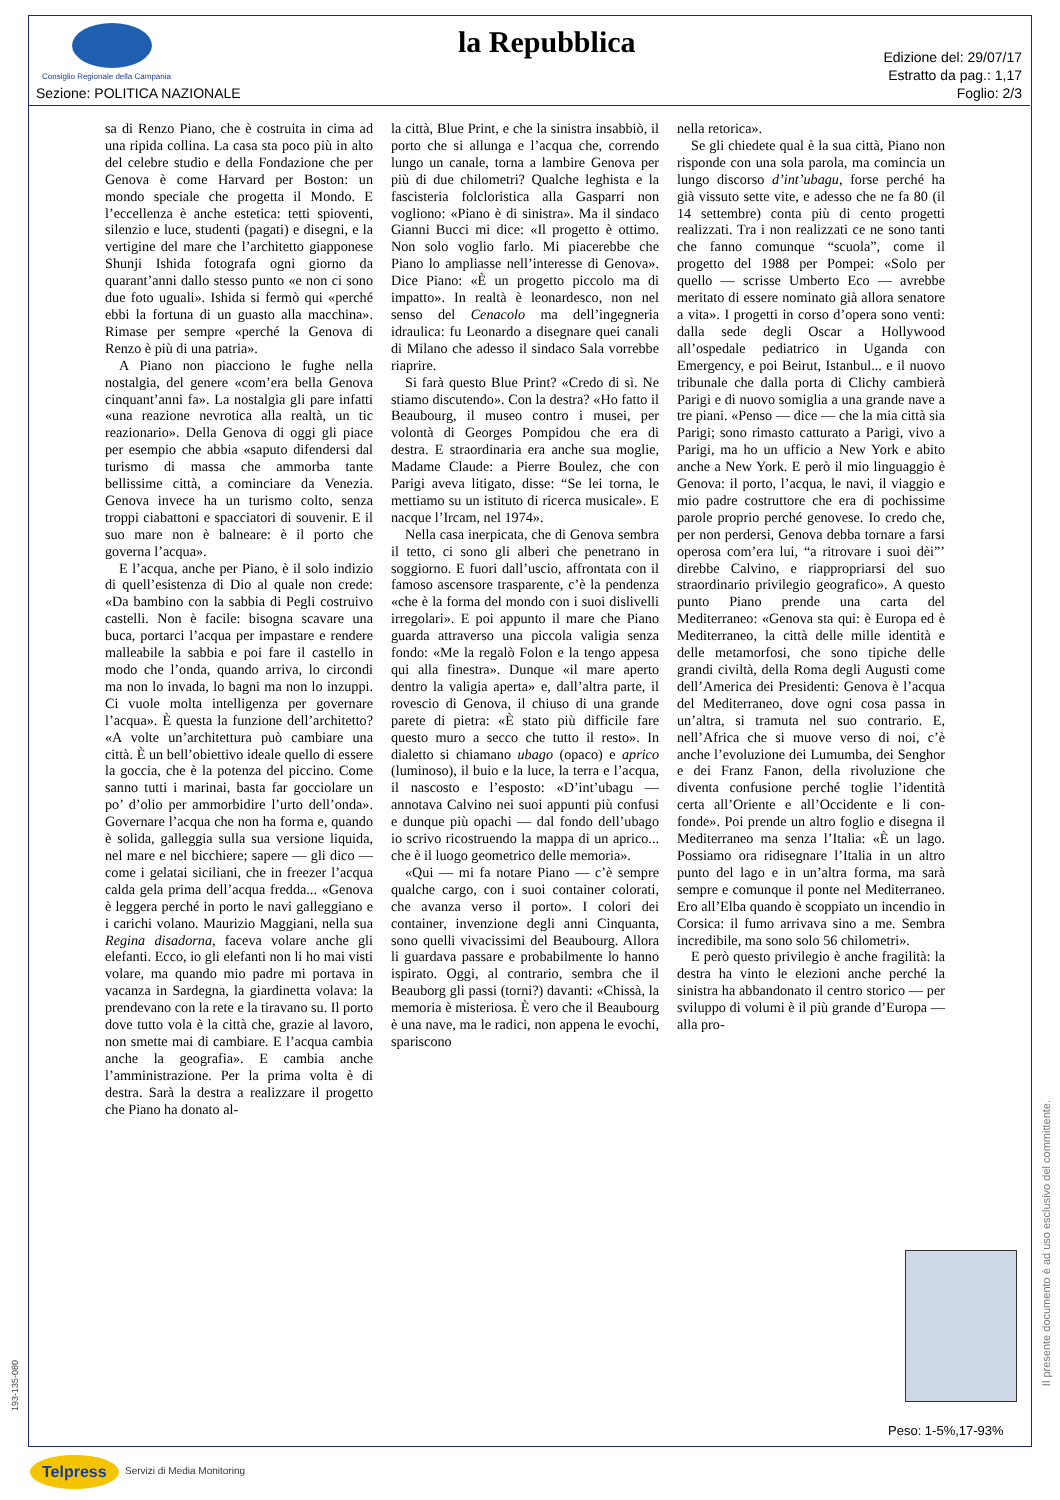Consiglio Regionale della Campania
Sezione: POLITICA NAZIONALE
la Repubblica
Edizione del: 29/07/17
Estratto da pag.: 1,17
Foglio: 2/3
sa di Renzo Piano, che è costruita in cima ad una ripida collina. La casa sta poco più in alto del celebre studio e della Fondazione che per Genova è come Harvard per Boston: un mondo speciale che progetta il Mondo. E l’eccellenza è anche estetica: tetti spioventi, silenzio e luce, studenti (pagati) e disegni, e la vertigine del mare che l’architetto giapponese Shunji Ishida fotografa ogni giorno da quarant’anni dallo stesso punto «e non ci sono due foto uguali». Ishida si fermò qui «perché ebbi la fortuna di un guasto alla macchina». Rimase per sempre «perché la Genova di Renzo è più di una patria».
A Piano non piacciono le fughe nella nostalgia, del genere «com’era bella Genova cinquant’anni fa». La nostalgia gli pare infatti «una reazione nevrotica alla realtà, un tic reazionario». Della Genova di oggi gli piace per esempio che abbia «saputo difendersi dal turismo di massa che ammorba tante bellissime città, a cominciare da Venezia. Genova invece ha un turismo colto, senza troppi ciabattoni e spacciatori di souvenir. E il suo mare non è balneare: è il porto che governa l’acqua».
E l’acqua, anche per Piano, è il solo indizio di quell’esistenza di Dio al quale non crede: «Da bambino con la sabbia di Pegli costruivo castelli. Non è facile: bisogna scavare una buca, portarci l’acqua per impastare e rendere malleabile la sabbia e poi fare il castello in modo che l’onda, quando arriva, lo circondi ma non lo invada, lo bagni ma non lo inzuppi. Ci vuole molta intelligenza per governare l’acqua». È questa la funzione dell’architetto? «A volte un’architettura può cambiare una città. È un bell’obiettivo ideale quello di essere la goccia, che è la potenza del piccino. Come sanno tutti i marinai, basta far gocciolare un po’ d’olio per ammorbidire l’urto dell’onda». Governare l’acqua che non ha forma e, quando è solida, galleggia sulla sua versione liquida, nel mare e nel bicchiere; sapere — gli dico — come i gelatai siciliani, che in freezer l’acqua calda gela prima dell’acqua fredda... «Genova è leggera perché in porto le navi galleggiano e i carichi volano. Maurizio Maggiani, nella sua Regina disadorna, faceva volare anche gli elefanti. Ecco, io gli elefanti non li ho mai visti volare, ma quando mio padre mi portava in vacanza in Sardegna, la giardinetta volava: la prendevano con la rete e la tiravano su. Il porto dove tutto vola è la città che, grazie al lavoro, non smette mai di cambiare. E l’acqua cambia anche la geografia». E cambia anche l’amministrazione. Per la prima volta è di destra. Sarà la destra a realizzare il progetto che Piano ha donato al-
la città, Blue Print, e che la sinistra insabbiò, il porto che si allunga e l’acqua che, correndo lungo un canale, torna a lambire Genova per più di due chilometri? Qualche leghista e la fascisteria folcloristica alla Gasparri non vogliono: «Piano è di sinistra». Ma il sindaco Gianni Bucci mi dice: «Il progetto è ottimo. Non solo voglio farlo. Mi piacerebbe che Piano lo ampliasse nell’interesse di Genova». Dice Piano: «È un progetto piccolo ma di impatto». In realtà è leonardesco, non nel senso del Cenacolo ma dell’ingegneria idraulica: fu Leonardo a disegnare quei canali di Milano che adesso il sindaco Sala vorrebbe riaprire.
Si farà questo Blue Print? «Credo di sì. Ne stiamo discutendo». Con la destra? «Ho fatto il Beaubourg, il museo contro i musei, per volontà di Georges Pompidou che era di destra. E straordinaria era anche sua moglie, Madame Claude: a Pierre Boulez, che con Parigi aveva litigato, disse: “Se lei torna, le mettiamo su un istituto di ricerca musicale». E nacque l’Ircam, nel 1974».
Nella casa inerpicata, che di Genova sembra il tetto, ci sono gli alberi che penetrano in soggiorno. E fuori dall’uscio, affrontata con il famoso ascensore trasparente, c’è la pendenza «che è la forma del mondo con i suoi dislivelli irregolari». E poi appunto il mare che Piano guarda attraverso una piccola valigia senza fondo: «Me la regalò Folon e la tengo appesa qui alla finestra». Dunque «il mare aperto dentro la valigia aperta» e, dall’altra parte, il rovescio di Genova, il chiuso di una grande parete di pietra: «È stato più difficile fare questo muro a secco che tutto il resto». In dialetto si chiamano ubago (opaco) e aprico (luminoso), il buio e la luce, la terra e l’acqua, il nascosto e l’esposto: «D’int’ubagu — annotava Calvino nei suoi appunti più confusi e dunque più opachi — dal fondo dell’ubago io scrivo ricostruendo la mappa di un aprico... che è il luogo geometrico delle memoria».
«Qui — mi fa notare Piano — c’è sempre qualche cargo, con i suoi container colorati, che avanza verso il porto». I colori dei container, invenzione degli anni Cinquanta, sono quelli vivacissimi del Beaubourg. Allora li guardava passare e probabilmente lo hanno ispirato. Oggi, al contrario, sembra che il Beauborg gli passi (torni?) davanti: «Chissà, la memoria è misteriosa. È vero che il Beaubourg è una nave, ma le radici, non appena le evochi, spariscono
nella retorica».
Se gli chiedete qual è la sua città, Piano non risponde con una sola parola, ma comincia un lungo discorso d’int’ubagu, forse perché ha già vissuto sette vite, e adesso che ne fa 80 (il 14 settembre) conta più di cento progetti realizzati. Tra i non realizzati ce ne sono tanti che fanno comunque “scuola”, come il progetto del 1988 per Pompei: «Solo per quello — scrisse Umberto Eco — avrebbe meritato di essere nominato già allora senatore a vita». I progetti in corso d’opera sono venti: dalla sede degli Oscar a Hollywood all’ospedale pediatrico in Uganda con Emergency, e poi Beirut, Istanbul... e il nuovo tribunale che dalla porta di Clichy cambierà Parigi e di nuovo somiglia a una grande nave a tre piani. «Penso — dice — che la mia città sia Parigi; sono rimasto catturato a Parigi, vivo a Parigi, ma ho un ufficio a New York e abito anche a New York. E però il mio linguaggio è Genova: il porto, l’acqua, le navi, il viaggio e mio padre costruttore che era di pochissime parole proprio perché genovese. Io credo che, per non perdersi, Genova debba tornare a farsi operosa com’era lui, “a ritrovare i suoi dèi”’ direbbe Calvino, e riappropriarsi del suo straordinario privilegio geografico». A questo punto Piano prende una carta del Mediterraneo: «Genova sta qui: è Europa ed è Mediterraneo, la città delle mille identità e delle metamorfosi, che sono tipiche delle grandi civiltà, della Roma degli Augusti come dell’America dei Presidenti: Genova è l’acqua del Mediterraneo, dove ogni cosa passa in un’altra, si tramuta nel suo contrario. E, nell’Africa che si muove verso di noi, c’è anche l’evoluzione dei Lumumba, dei Senghor e dei Franz Fanon, della rivoluzione che diventa confusione perché toglie l’identità certa all’Oriente e all’Occidente e li con-fonde». Poi prende un altro foglio e disegna il Mediterraneo ma senza l’Italia: «È un lago. Possiamo ora ridisegnare l’Italia in un altro punto del lago e in un’altra forma, ma sarà sempre e comunque il ponte nel Mediterraneo. Ero all’Elba quando è scoppiato un incendio in Corsica: il fumo arrivava sino a me. Sembra incredibile, ma sono solo 56 chilometri».
E però questo privilegio è anche fragilità: la destra ha vinto le elezioni anche perché la sinistra ha abbandonato il centro storico — per sviluppo di volumi è il più grande d’Europa — alla pro-
Peso: 1-5%,17-93%
Il presente documento è ad uso esclusivo del committente.
193-135-080
Telpress Servizi di Media Monitoring